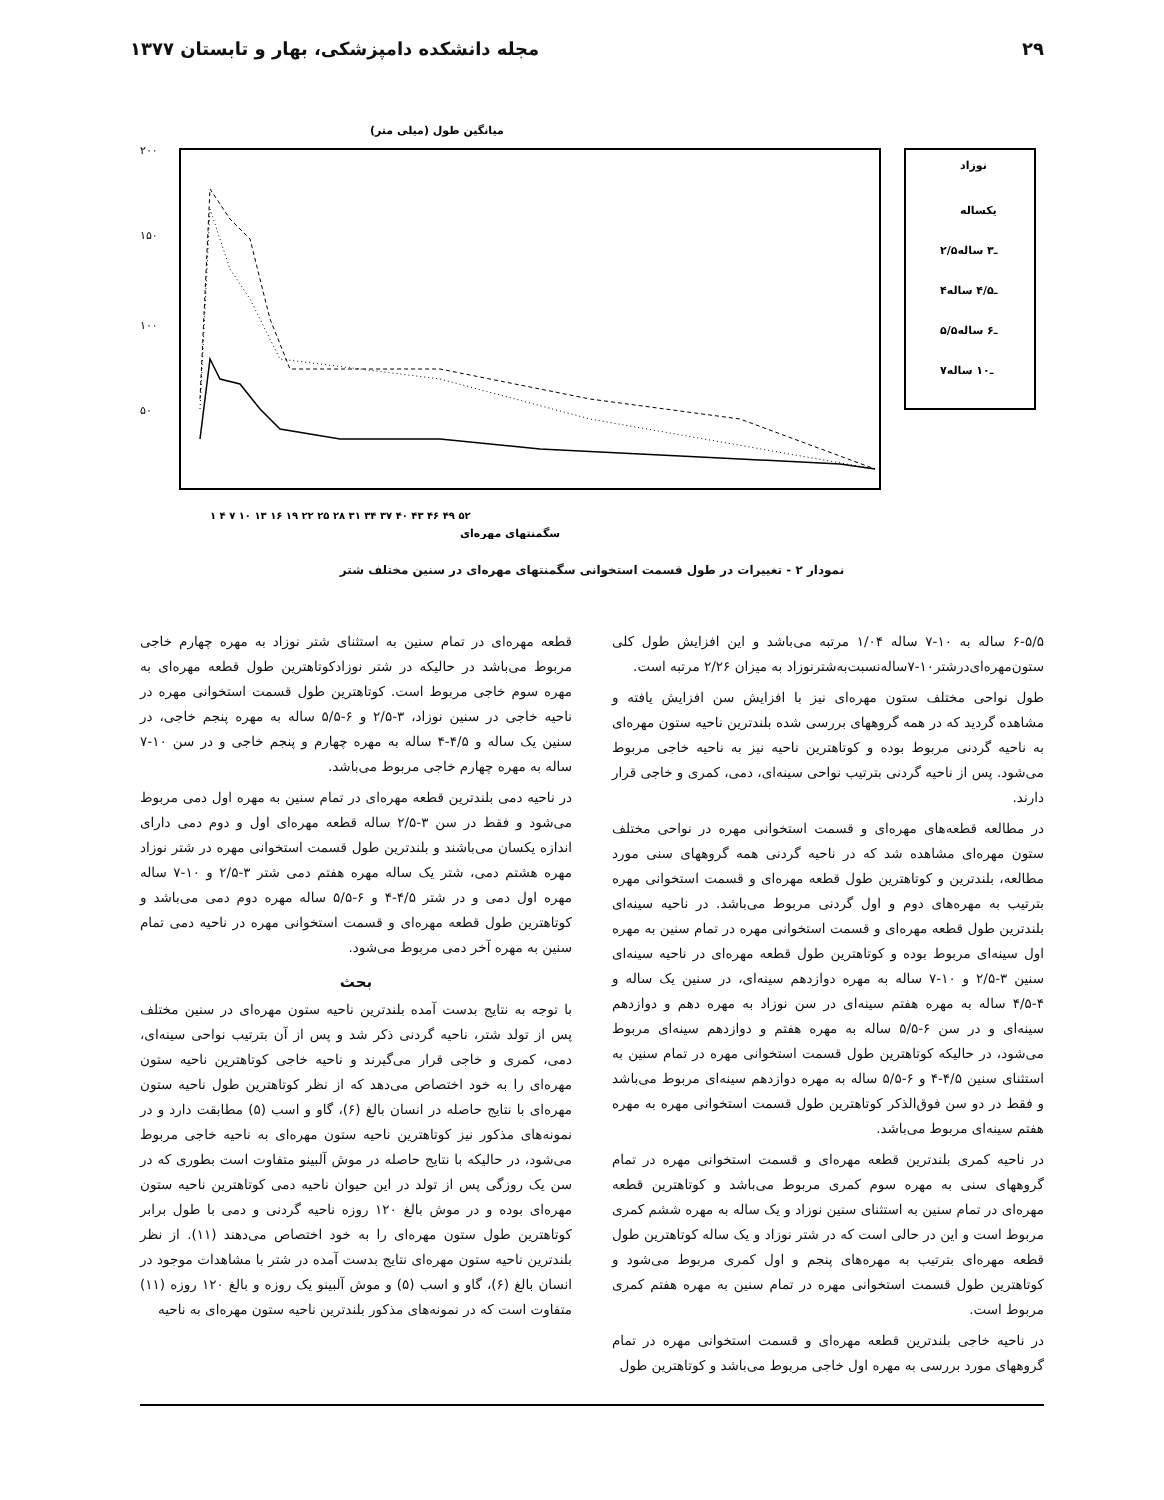۲۹ مجله دانشکده دامپزشکی، بهار و تابستان ۱۳۷۷
۲۰۰
۱۵۰
۱۰۰
۵۰
میانگین طول (میلی متر)
۱ ۴ ۷ ۱۰ ۱۳ ۱۶ ۱۹ ۲۲ ۲۵ ۲۸ ۳۱ ۳۴ ۳۷ ۴۰ ۴۳ ۴۶ ۴۹ ۵۲
سگمنتهای مهره‌ای
نوزاد
یکساله
۲/۵ـ۳ ساله
۴ـ۴/۵ ساله
۵/۵ـ۶ ساله
۷ـ۱۰ ساله
نمودار ۲ - تغییرات در طول قسمت استخوانی سگمنتهای مهره‌ای در سنین مختلف شتر
۶-۵/۵ ساله به ۱۰-۷ ساله ۱/۰۴ مرتبه می‌باشد و این افزایش طول کلی ستون‌مهره‌ای‌درشتر۱۰-۷ساله‌نسبت‌به‌شترنوزاد به میزان ۲/۲۶ مرتبه است.
طول نواحی مختلف ستون مهره‌ای نیز با افزایش سن افزایش یافته و مشاهده گردید که در همه گروههای بررسی شده بلندترین ناحیه ستون مهره‌ای به ناحیه گردنی مربوط بوده و کوتاهترین ناحیه نیز به ناحیه خاجی مربوط می‌شود. پس از ناحیه گردنی بترتیب نواحی سینه‌ای، دمی، کمری و خاجی قرار دارند.
در مطالعه قطعه‌های مهره‌ای و قسمت استخوانی مهره در نواحی مختلف ستون مهره‌ای مشاهده شد که در ناحیه گردنی همه گروههای سنی مورد مطالعه، بلندترین و کوتاهترین طول قطعه مهره‌ای و قسمت استخوانی مهره بترتیب به مهره‌های دوم و اول گردنی مربوط می‌باشد. در ناحیه سینه‌ای بلندترین طول قطعه مهره‌ای و قسمت استخوانی مهره در تمام سنین به مهره اول سینه‌ای مربوط بوده و کوتاهترین طول قطعه مهره‌ای در ناحیه سینه‌ای سنین ۳-۲/۵ و ۱۰-۷ ساله به مهره دوازدهم سینه‌ای، در سنین یک ساله و ۴-۴/۵ ساله به مهره هفتم سینه‌ای در سن نوزاد به مهره دهم و دوازدهم سینه‌ای و در سن ۶-۵/۵ ساله به مهره هفتم و دوازدهم سینه‌ای مربوط می‌شود، در حالیکه کوتاهترین طول قسمت استخوانی مهره در تمام سنین به استثنای سنین ۴/۵-۴ و ۶-۵/۵ ساله به مهره دوازدهم سینه‌ای مربوط می‌باشد و فقط در دو سن فوق‌الذکر کوتاهترین طول قسمت استخوانی مهره به مهره هفتم سینه‌ای مربوط می‌باشد.
در ناحیه کمری بلندترین قطعه مهره‌ای و قسمت استخوانی مهره در تمام گروههای سنی به مهره سوم کمری مربوط می‌باشد و کوتاهترین قطعه مهره‌ای در تمام سنین به استثنای سنین نوزاد و یک ساله به مهره ششم کمری مربوط است و این در حالی است که در شتر نوزاد و یک ساله کوتاهترین طول قطعه مهره‌ای بترتیب به مهره‌های پنجم و اول کمری مربوط می‌شود و کوتاهترین طول قسمت استخوانی مهره در تمام سنین به مهره هفتم کمری مربوط است.
در ناحیه خاجی بلندترین قطعه مهره‌ای و قسمت استخوانی مهره در تمام گروههای مورد بررسی به مهره اول خاجی مربوط می‌باشد و کوتاهترین طول
قطعه مهره‌ای در تمام سنین به استثنای شتر نوزاد به مهره چهارم خاجی مربوط می‌باشد در حالیکه در شتر نوزادکوتاهترین طول قطعه مهره‌ای به مهره سوم خاجی مربوط است. کوتاهترین طول قسمت استخوانی مهره در ناحیه خاجی در سنین نوزاد، ۳-۲/۵ و ۶-۵/۵ ساله به مهره پنجم خاجی، در سنین یک ساله و ۴/۵-۴ ساله به مهره چهارم و پنجم خاجی و در سن ۱۰-۷ ساله به مهره چهارم خاجی مربوط می‌باشد.
در ناحیه دمی بلندترین قطعه مهره‌ای در تمام سنین به مهره اول دمی مربوط می‌شود و فقط در سن ۳-۲/۵ ساله قطعه مهره‌ای اول و دوم دمی دارای اندازه یکسان می‌باشند و بلندترین طول قسمت استخوانی مهره در شتر نوزاد مهره هشتم دمی، شتر یک ساله مهره هفتم دمی شتر ۳-۲/۵ و ۱۰-۷ ساله مهره اول دمی و در شتر ۴/۵-۴ و ۶-۵/۵ ساله مهره دوم دمی می‌باشد و کوتاهترین طول قطعه مهره‌ای و قسمت استخوانی مهره در ناحیه دمی تمام سنین به مهره آخر دمی مربوط می‌شود.
بحث
با توجه به نتایج بدست آمده بلندترین ناحیه ستون مهره‌ای در سنین مختلف پس از تولد شتر، ناحیه گردنی ذکر شد و پس از آن بترتیب نواحی سینه‌ای، دمی، کمری و خاجی قرار می‌گیرند و ناحیه خاجی کوتاهترین ناحیه ستون مهره‌ای را به خود اختصاص می‌دهد که از نظر کوتاهترین طول ناحیه ستون مهره‌ای با نتایج حاصله در انسان بالغ (۶)، گاو و اسب (۵) مطابقت دارد و در نمونه‌های مذکور نیز کوتاهترین ناحیه ستون مهره‌ای به ناحیه خاجی مربوط می‌شود، در حالیکه با نتایج حاصله در موش آلبینو متفاوت است بطوری که در سن یک روزگی پس از تولد در این حیوان ناحیه دمی کوتاهترین ناحیه ستون مهره‌ای بوده و در موش بالغ ۱۲۰ روزه ناحیه گردنی و دمی با طول برابر کوتاهترین طول ستون مهره‌ای را به خود اختصاص می‌دهند (۱۱). از نظر بلندترین ناحیه ستون مهره‌ای نتایج بدست آمده در شتر با مشاهدات موجود در انسان بالغ (۶)، گاو و اسب (۵) و موش آلبینو یک روزه و بالغ ۱۲۰ روزه (۱۱) متفاوت است که در نمونه‌های مذکور بلندترین ناحیه ستون مهره‌ای به ناحیه